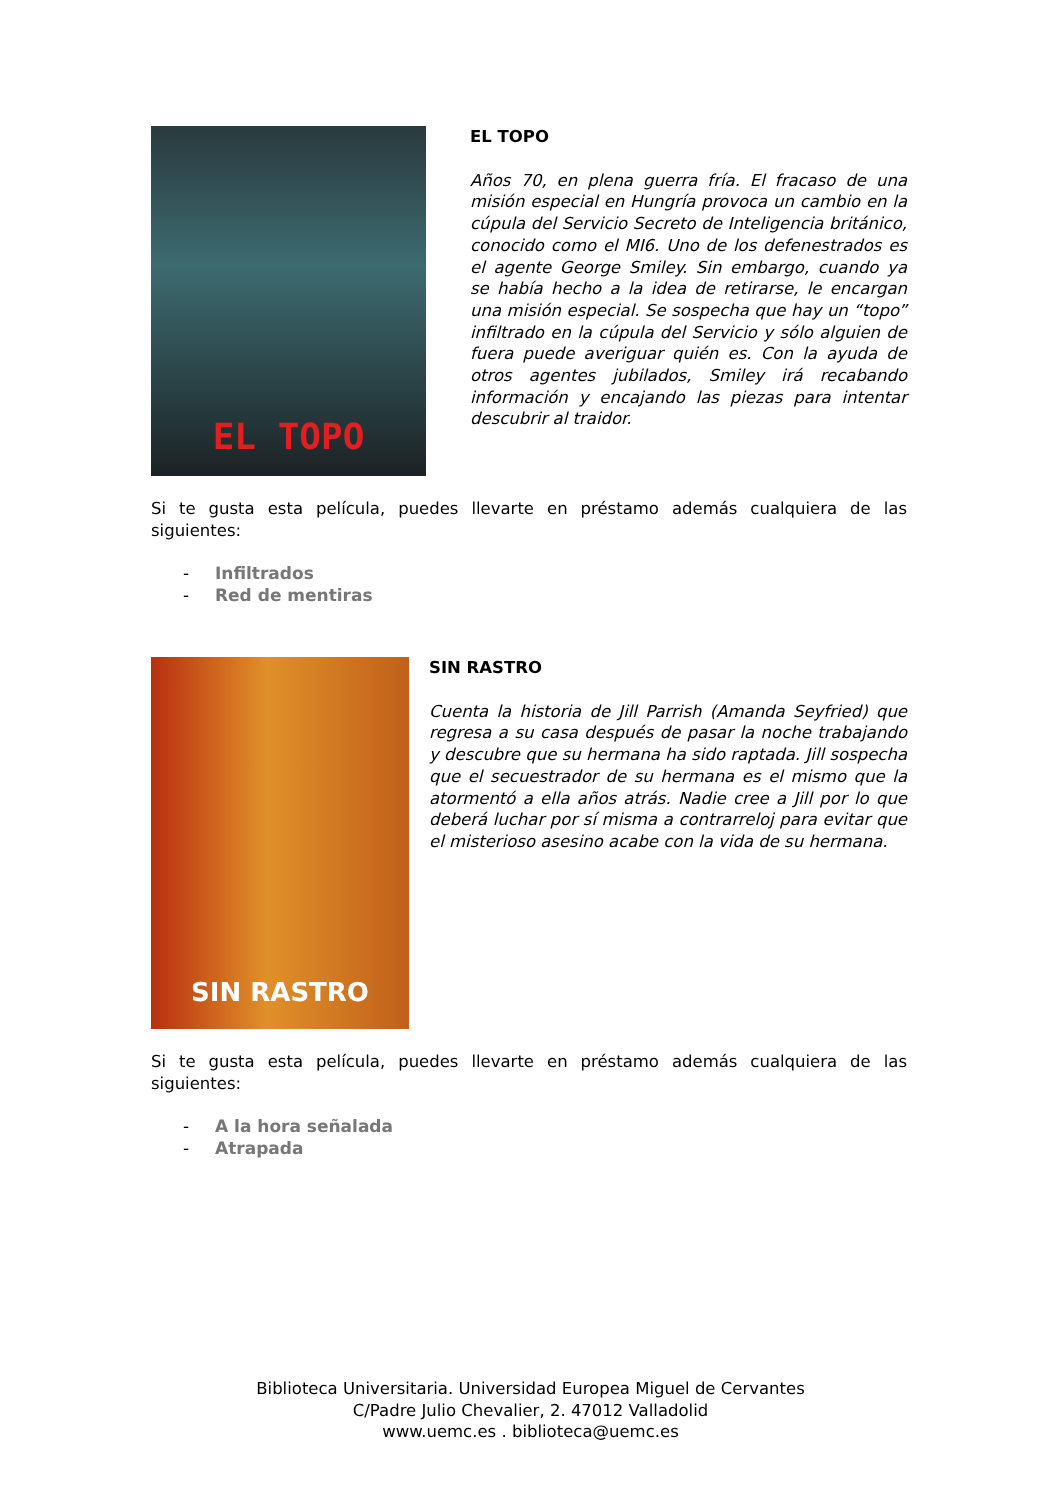EL TOPO
EL TOPO
Años 70, en plena guerra fría. El fracaso de una misión especial en Hungría provoca un cambio en la cúpula del Servicio Secreto de Inteligencia británico, conocido como el MI6. Uno de los defenestrados es el agente George Smiley. Sin embargo, cuando ya se había hecho a la idea de retirarse, le encargan una misión especial. Se sospecha que hay un “topo” infiltrado en la cúpula del Servicio y sólo alguien de fuera puede averiguar quién es. Con la ayuda de otros agentes jubilados, Smiley irá recabando información y encajando las piezas para intentar descubrir al traidor.
Si te gusta esta película, puedes llevarte en préstamo además cualquiera de las siguientes:
- Infiltrados
- Red de mentiras
SIN RASTRO
SIN RASTRO
Cuenta la historia de Jill Parrish (Amanda Seyfried) que regresa a su casa después de pasar la noche trabajando y descubre que su hermana ha sido raptada. Jill sospecha que el secuestrador de su hermana es el mismo que la atormentó a ella años atrás. Nadie cree a Jill por lo que deberá luchar por sí misma a contrarreloj para evitar que el misterioso asesino acabe con la vida de su hermana.
Si te gusta esta película, puedes llevarte en préstamo además cualquiera de las siguientes:
- A la hora señalada
- Atrapada
Biblioteca Universitaria. Universidad Europea Miguel de Cervantes
C/Padre Julio Chevalier, 2. 47012 Valladolid
www.uemc.es . biblioteca@uemc.es